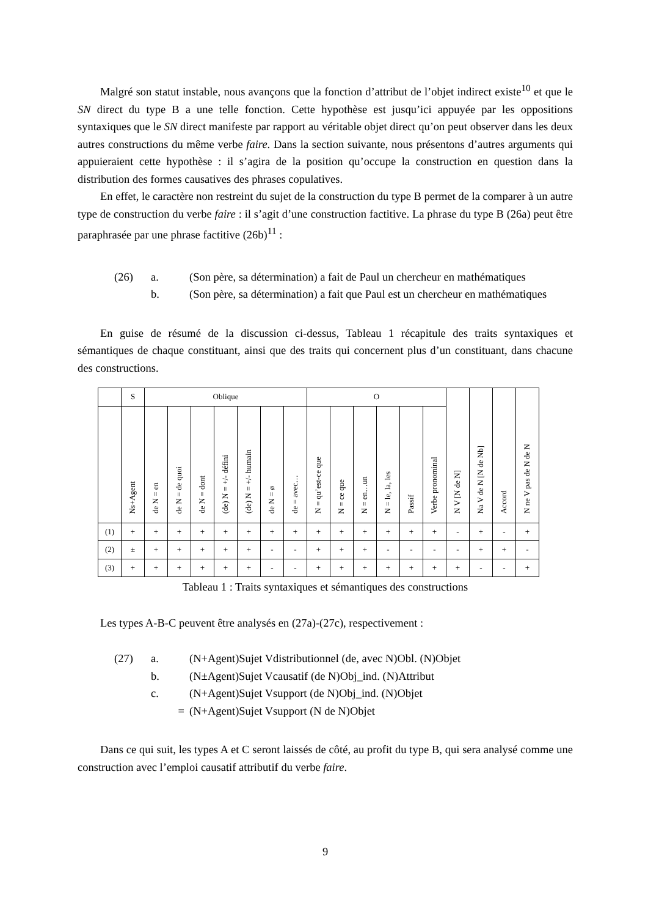Malgré son statut instable, nous avançons que la fonction d’attribut de l’objet indirect existe<sup>10</sup> et que le SN direct du type B a une telle fonction. Cette hypothèse est jusqu’ici appuyée par les oppositions syntaxiques que le SN direct manifeste par rapport au véritable objet direct qu’on peut observer dans les deux autres constructions du même verbe faire. Dans la section suivante, nous présentons d’autres arguments qui appuieraient cette hypothèse : il s’agira de la position qu’occupe la construction en question dans la distribution des formes causatives des phrases copulatives.
En effet, le caractère non restreint du sujet de la construction du type B permet de la comparer à un autre type de construction du verbe faire : il s’agit d’une construction factitive. La phrase du type B (26a) peut être paraphrasée par une phrase factitive (26b)<sup>11</sup> :
(26)
a.
(Son père, sa détermination) a fait de Paul un chercheur en mathématiques
b.
(Son père, sa détermination) a fait que Paul est un chercheur en mathématiques
En guise de résumé de la discussion ci-dessus, Tableau 1 récapitule des traits syntaxiques et sémantiques de chaque constituant, ainsi que des traits qui concernent plus d’un constituant, dans chacune des constructions.
| | S | Oblique | | | | | | | O | | | | | | N V [N de N] | Na V de N [N de Nb] | Accord | N ne V pas de N de N |
| --- | --- | --- | --- | --- | --- | --- | --- | --- | --- | --- | --- | --- | --- | --- | --- | --- | --- | --- |
| | Ns+Agent | de N = en | de N = de quoi | de N = dont | (de) N = +/- défini | (de) N = +/- humain | de N = ø | de = avec… | N = qu’est-ce que | N = ce que | N = en…un | N = le, la, les | Passif | Verbe pronominal | | | | |
| (1) | + | + | + | + | + | + | + | + | + | + | + | + | + | + | - | + | - | + |
| (2) | ± | + | + | + | + | + | - | - | + | + | + | - | - | - | - | + | + | - |
| (3) | + | + | + | + | + | + | - | - | + | + | + | + | + | + | + | - | - | + |
Tableau 1 : Traits syntaxiques et sémantiques des constructions
Les types A-B-C peuvent être analysés en (27a)-(27c), respectivement :
(27)
a.
(N+Agent)Sujet Vdistributionnel (de, avec N)Obl. (N)Objet
b.
(N±Agent)Sujet Vcausatif (de N)Obj_ind. (N)Attribut
c.
(N+Agent)Sujet Vsupport (de N)Obj_ind. (N)Objet
=
(N+Agent)Sujet Vsupport (N de N)Objet
Dans ce qui suit, les types A et C seront laissés de côté, au profit du type B, qui sera analysé comme une construction avec l’emploi causatif attributif du verbe faire.
9